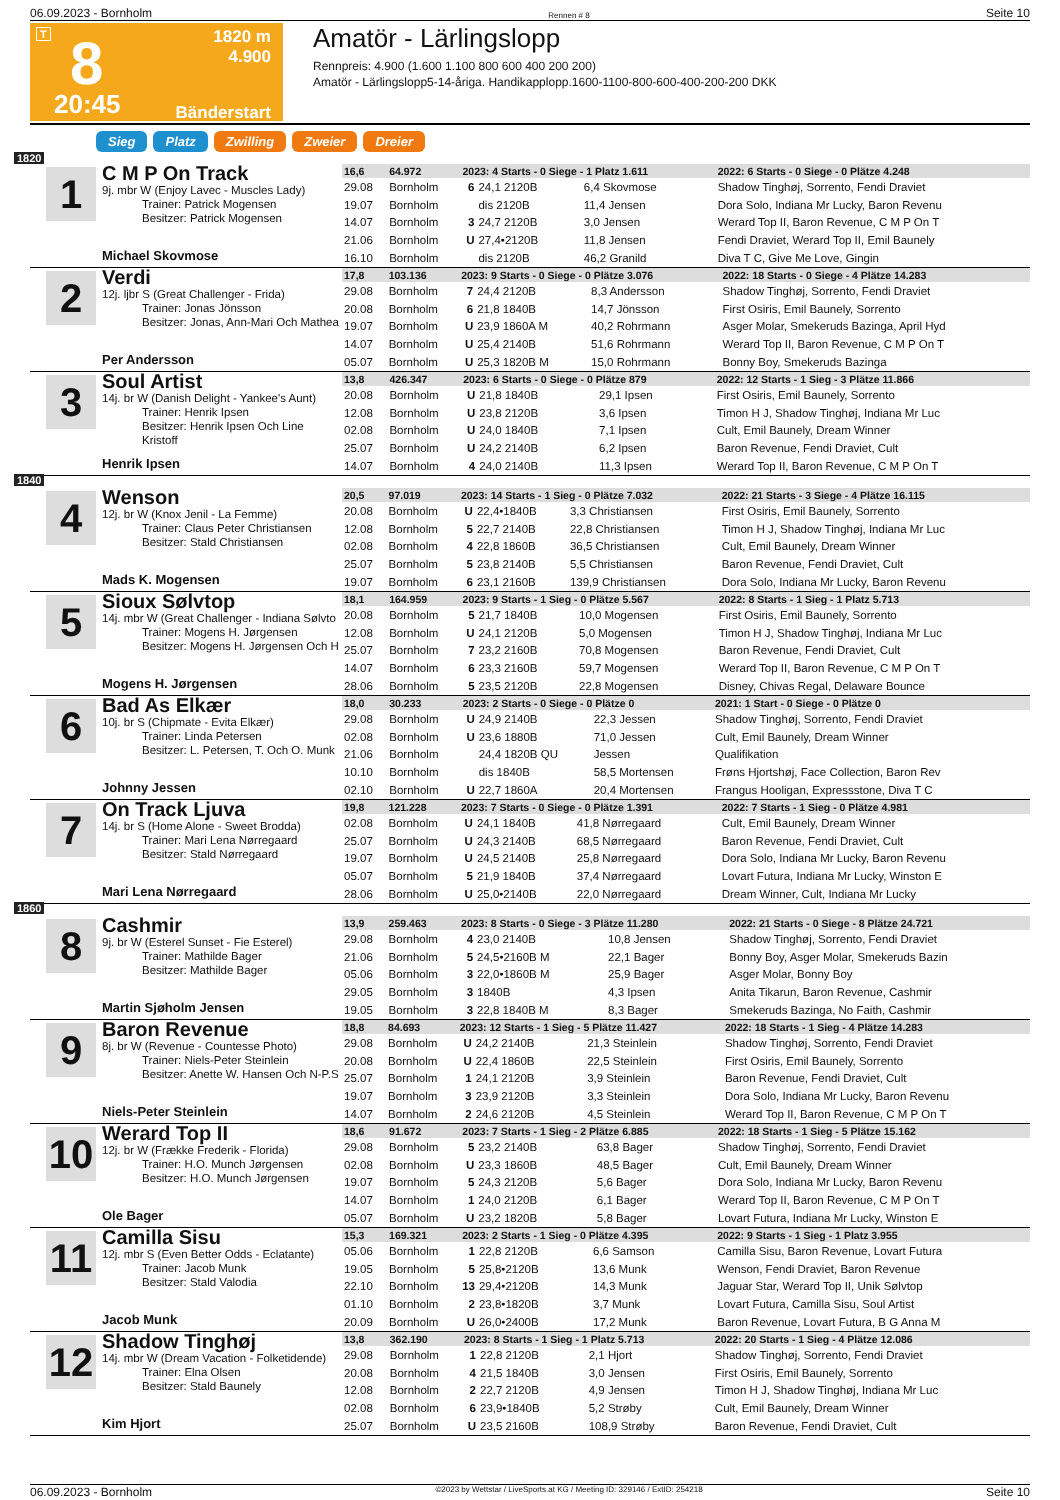06.09.2023 - Bornholm Rennen # 8 Seite 10
T 8
20:45
1820 m
4.900
Bänderstart
Amatör - Lärlingslopp
Rennpreis: 4.900 (1.600 1.100 800 600 400 200 200)
Amatör - Lärlingslopp5-14-åriga. Handikapplopp.1600-1100-800-600-400-200-200 DKK
Sieg Platz Zwilling Zweier Dreier
1820
1
C M P On Track
9j. mbr W (Enjoy Lavec - Muscles Lady)
Trainer: Patrick Mogensen
Besitzer: Patrick Mogensen
Michael Skovmose
| 16,6 | 64.972 | 2023: 4 Starts - 0 Siege - 1 Platz 1.611 | | | | 2022: 6 Starts - 0 Siege - 0 Plätze 4.248 |
| 29.08 | Bornholm | 6 | 24,1 2120B | 6,4 Skovmose | | Shadow Tinghøj, Sorrento, Fendi Draviet |
| 19.07 | Bornholm | | dis 2120B | 11,4 Jensen | | Dora Solo, Indiana Mr Lucky, Baron Revenu |
| 14.07 | Bornholm | 3 | 24,7 2120B | 3,0 Jensen | | Werard Top II, Baron Revenue, C M P On T |
| 21.06 | Bornholm | U | 27,4•2120B | 11,8 Jensen | | Fendi Draviet, Werard Top II, Emil Baunely |
| 16.10 | Bornholm | | dis 2120B | 46,2 Granild | | Diva T C, Give Me Love, Gingin |
2
Verdi
12j. ljbr S (Great Challenger - Frida)
Trainer: Jonas Jönsson
Besitzer: Jonas, Ann-Mari Och Mathea
Per Andersson
| 17,8 | 103.136 | 2023: 9 Starts - 0 Siege - 0 Plätze 3.076 | | | | 2022: 18 Starts - 0 Siege - 4 Plätze 14.283 |
| 29.08 | Bornholm | 7 | 24,4 2120B | 8,3 Andersson | | Shadow Tinghøj, Sorrento, Fendi Draviet |
| 20.08 | Bornholm | 6 | 21,8 1840B | 14,7 Jönsson | | First Osiris, Emil Baunely, Sorrento |
| 19.07 | Bornholm | U | 23,9 1860A M | 40,2 Rohrmann | | Asger Molar, Smekeruds Bazinga, April Hyd |
| 14.07 | Bornholm | U | 25,4 2140B | 51,6 Rohrmann | | Werard Top II, Baron Revenue, C M P On T |
| 05.07 | Bornholm | U | 25,3 1820B M | 15,0 Rohrmann | | Bonny Boy, Smekeruds Bazinga |
3
Soul Artist
14j. br W (Danish Delight - Yankee's Aunt)
Trainer: Henrik Ipsen
Besitzer: Henrik Ipsen Och Line Kristoff
Henrik Ipsen
| 13,8 | 426.347 | 2023: 6 Starts - 0 Siege - 0 Plätze 879 | | | | 2022: 12 Starts - 1 Sieg - 3 Plätze 11.866 |
| 20.08 | Bornholm | U | 21,8 1840B | 29,1 Ipsen | | First Osiris, Emil Baunely, Sorrento |
| 12.08 | Bornholm | U | 23,8 2120B | 3,6 Ipsen | | Timon H J, Shadow Tinghøj, Indiana Mr Luc |
| 02.08 | Bornholm | U | 24,0 1840B | 7,1 Ipsen | | Cult, Emil Baunely, Dream Winner |
| 25.07 | Bornholm | U | 24,2 2140B | 6,2 Ipsen | | Baron Revenue, Fendi Draviet, Cult |
| 14.07 | Bornholm | 4 | 24,0 2140B | 11,3 Ipsen | | Werard Top II, Baron Revenue, C M P On T |
1840
4
Wenson
12j. br W (Knox Jenil - La Femme)
Trainer: Claus Peter Christiansen
Besitzer: Stald Christiansen
Mads K. Mogensen
| 20,5 | 97.019 | 2023: 14 Starts - 1 Sieg - 0 Plätze 7.032 | | | | 2022: 21 Starts - 3 Siege - 4 Plätze 16.115 |
| 20.08 | Bornholm | U | 22,4•1840B | 3,3 Christiansen | | First Osiris, Emil Baunely, Sorrento |
| 12.08 | Bornholm | 5 | 22,7 2140B | 22,8 Christiansen | | Timon H J, Shadow Tinghøj, Indiana Mr Luc |
| 02.08 | Bornholm | 4 | 22,8 1860B | 36,5 Christiansen | | Cult, Emil Baunely, Dream Winner |
| 25.07 | Bornholm | 5 | 23,8 2140B | 5,5 Christiansen | | Baron Revenue, Fendi Draviet, Cult |
| 19.07 | Bornholm | 6 | 23,1 2160B | 139,9 Christiansen | | Dora Solo, Indiana Mr Lucky, Baron Revenu |
5
Sioux Sølvtop
14j. mbr W (Great Challenger - Indiana Sølvto
Trainer: Mogens H. Jørgensen
Besitzer: Mogens H. Jørgensen Och H
Mogens H. Jørgensen
| 18,1 | 164.959 | 2023: 9 Starts - 1 Sieg - 0 Plätze 5.567 | | | | 2022: 8 Starts - 1 Sieg - 1 Platz 5.713 |
| 20.08 | Bornholm | 5 | 21,7 1840B | 10,0 Mogensen | | First Osiris, Emil Baunely, Sorrento |
| 12.08 | Bornholm | U | 24,1 2120B | 5,0 Mogensen | | Timon H J, Shadow Tinghøj, Indiana Mr Luc |
| 25.07 | Bornholm | 7 | 23,2 2160B | 70,8 Mogensen | | Baron Revenue, Fendi Draviet, Cult |
| 14.07 | Bornholm | 6 | 23,3 2160B | 59,7 Mogensen | | Werard Top II, Baron Revenue, C M P On T |
| 28.06 | Bornholm | 5 | 23,5 2120B | 22,8 Mogensen | | Disney, Chivas Regal, Delaware Bounce |
6
Bad As Elkær
10j. br S (Chipmate - Evita Elkær)
Trainer: Linda Petersen
Besitzer: L. Petersen, T. Och O. Munk
Johnny Jessen
| 18,0 | 30.233 | 2023: 2 Starts - 0 Siege - 0 Plätze 0 | | | | 2021: 1 Start - 0 Siege - 0 Plätze 0 |
| 29.08 | Bornholm | U | 24,9 2140B | 22,3 Jessen | | Shadow Tinghøj, Sorrento, Fendi Draviet |
| 02.08 | Bornholm | U | 23,6 1880B | 71,0 Jessen | | Cult, Emil Baunely, Dream Winner |
| 21.06 | Bornholm | | 24,4 1820B QU | Jessen | | Qualifikation |
| 10.10 | Bornholm | | dis 1840B | 58,5 Mortensen | | Frøns Hjortshøj, Face Collection, Baron Rev |
| 02.10 | Bornholm | U | 22,7 1860A | 20,4 Mortensen | | Frangus Hooligan, Expressstone, Diva T C |
7
On Track Ljuva
14j. br S (Home Alone - Sweet Brodda)
Trainer: Mari Lena Nørregaard
Besitzer: Stald Nørregaard
Mari Lena Nørregaard
| 19,8 | 121.228 | 2023: 7 Starts - 0 Siege - 0 Plätze 1.391 | | | | 2022: 7 Starts - 1 Sieg - 0 Plätze 4.981 |
| 02.08 | Bornholm | U | 24,1 1840B | 41,8 Nørregaard | | Cult, Emil Baunely, Dream Winner |
| 25.07 | Bornholm | U | 24,3 2140B | 68,5 Nørregaard | | Baron Revenue, Fendi Draviet, Cult |
| 19.07 | Bornholm | U | 24,5 2140B | 25,8 Nørregaard | | Dora Solo, Indiana Mr Lucky, Baron Revenu |
| 05.07 | Bornholm | 5 | 21,9 1840B | 37,4 Nørregaard | | Lovart Futura, Indiana Mr Lucky, Winston E |
| 28.06 | Bornholm | U | 25,0•2140B | 22,0 Nørregaard | | Dream Winner, Cult, Indiana Mr Lucky |
1860
8
Cashmir
9j. br W (Esterel Sunset - Fie Esterel)
Trainer: Mathilde Bager
Besitzer: Mathilde Bager
Martin Sjøholm Jensen
| 13,9 | 259.463 | 2023: 8 Starts - 0 Siege - 3 Plätze 11.280 | | | | 2022: 21 Starts - 0 Siege - 8 Plätze 24.721 |
| 29.08 | Bornholm | 4 | 23,0 2140B | 10,8 Jensen | | Shadow Tinghøj, Sorrento, Fendi Draviet |
| 21.06 | Bornholm | 5 | 24,5•2160B M | 22,1 Bager | | Bonny Boy, Asger Molar, Smekeruds Bazin |
| 05.06 | Bornholm | 3 | 22,0•1860B M | 25,9 Bager | | Asger Molar, Bonny Boy |
| 29.05 | Bornholm | 3 | 1840B | 4,3 Ipsen | | Anita Tikarun, Baron Revenue, Cashmir |
| 19.05 | Bornholm | 3 | 22,8 1840B M | 8,3 Bager | | Smekeruds Bazinga, No Faith, Cashmir |
9
Baron Revenue
8j. br W (Revenue - Countesse Photo)
Trainer: Niels-Peter Steinlein
Besitzer: Anette W. Hansen Och N-P.S
Niels-Peter Steinlein
| 18,8 | 84.693 | 2023: 12 Starts - 1 Sieg - 5 Plätze 11.427 | | | | 2022: 18 Starts - 1 Sieg - 4 Plätze 14.283 |
| 29.08 | Bornholm | U | 24,2 2140B | 21,3 Steinlein | | Shadow Tinghøj, Sorrento, Fendi Draviet |
| 20.08 | Bornholm | U | 22,4 1860B | 22,5 Steinlein | | First Osiris, Emil Baunely, Sorrento |
| 25.07 | Bornholm | 1 | 24,1 2120B | 3,9 Steinlein | | Baron Revenue, Fendi Draviet, Cult |
| 19.07 | Bornholm | 3 | 23,9 2120B | 3,3 Steinlein | | Dora Solo, Indiana Mr Lucky, Baron Revenu |
| 14.07 | Bornholm | 2 | 24,6 2120B | 4,5 Steinlein | | Werard Top II, Baron Revenue, C M P On T |
10
Werard Top II
12j. br W (Frække Frederik - Florida)
Trainer: H.O. Munch Jørgensen
Besitzer: H.O. Munch Jørgensen
Ole Bager
| 18,6 | 91.672 | 2023: 7 Starts - 1 Sieg - 2 Plätze 6.885 | | | | 2022: 18 Starts - 1 Sieg - 5 Plätze 15.162 |
| 29.08 | Bornholm | 5 | 23,2 2140B | 63,8 Bager | | Shadow Tinghøj, Sorrento, Fendi Draviet |
| 02.08 | Bornholm | U | 23,3 1860B | 48,5 Bager | | Cult, Emil Baunely, Dream Winner |
| 19.07 | Bornholm | 5 | 24,3 2120B | 5,6 Bager | | Dora Solo, Indiana Mr Lucky, Baron Revenu |
| 14.07 | Bornholm | 1 | 24,0 2120B | 6,1 Bager | | Werard Top II, Baron Revenue, C M P On T |
| 05.07 | Bornholm | U | 23,2 1820B | 5,8 Bager | | Lovart Futura, Indiana Mr Lucky, Winston E |
11
Camilla Sisu
12j. mbr S (Even Better Odds - Eclatante)
Trainer: Jacob Munk
Besitzer: Stald Valodia
Jacob Munk
| 15,3 | 169.321 | 2023: 2 Starts - 1 Sieg - 0 Plätze 4.395 | | | | 2022: 9 Starts - 1 Sieg - 1 Platz 3.955 |
| 05.06 | Bornholm | 1 | 22,8 2120B | 6,6 Samson | | Camilla Sisu, Baron Revenue, Lovart Futura |
| 19.05 | Bornholm | 5 | 25,8•2120B | 13,6 Munk | | Wenson, Fendi Draviet, Baron Revenue |
| 22.10 | Bornholm | 13 | 29,4•2120B | 14,3 Munk | | Jaguar Star, Werard Top II, Unik Sølvtop |
| 01.10 | Bornholm | 2 | 23,8•1820B | 3,7 Munk | | Lovart Futura, Camilla Sisu, Soul Artist |
| 20.09 | Bornholm | U | 26,0•2400B | 17,2 Munk | | Baron Revenue, Lovart Futura, B G Anna M |
12
Shadow Tinghøj
14j. mbr W (Dream Vacation - Folketidende)
Trainer: Elna Olsen
Besitzer: Stald Baunely
Kim Hjort
| 13,8 | 362.190 | 2023: 8 Starts - 1 Sieg - 1 Platz 5.713 | | | | 2022: 20 Starts - 1 Sieg - 4 Plätze 12.086 |
| 29.08 | Bornholm | 1 | 22,8 2120B | 2,1 Hjort | | Shadow Tinghøj, Sorrento, Fendi Draviet |
| 20.08 | Bornholm | 4 | 21,5 1840B | 3,0 Jensen | | First Osiris, Emil Baunely, Sorrento |
| 12.08 | Bornholm | 2 | 22,7 2120B | 4,9 Jensen | | Timon H J, Shadow Tinghøj, Indiana Mr Luc |
| 02.08 | Bornholm | 6 | 23,9•1840B | 5,2 Strøby | | Cult, Emil Baunely, Dream Winner |
| 25.07 | Bornholm | U | 23,5 2160B | 108,9 Strøby | | Baron Revenue, Fendi Draviet, Cult |
06.09.2023 - Bornholm ©2023 by Wettstar / LiveSports.at KG / Meeting ID: 329146 / ExtID: 254218 Seite 10